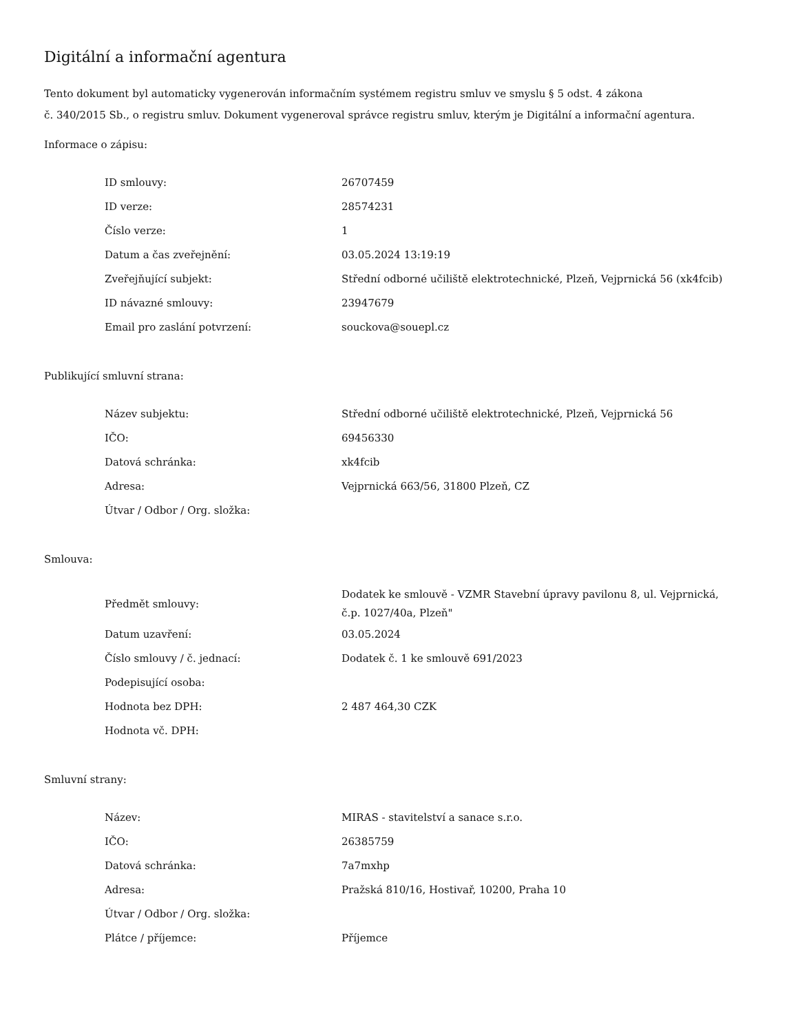Digitální a informační agentura
Tento dokument byl automaticky vygenerován informačním systémem registru smluv ve smyslu § 5 odst. 4 zákona
č. 340/2015 Sb., o registru smluv. Dokument vygeneroval správce registru smluv, kterým je Digitální a informační agentura.
Informace o zápisu:
| ID smlouvy: | 26707459 |
| ID verze: | 28574231 |
| Číslo verze: | 1 |
| Datum a čas zveřejnění: | 03.05.2024 13:19:19 |
| Zveřejňující subjekt: | Střední odborné učiliště elektrotechnické, Plzeň, Vejprnická 56 (xk4fcib) |
| ID návazné smlouvy: | 23947679 |
| Email pro zaslání potvrzení: | souckova@souepl.cz |
Publikující smluvní strana:
| Název subjektu: | Střední odborné učiliště elektrotechnické, Plzeň, Vejprnická 56 |
| IČO: | 69456330 |
| Datová schránka: | xk4fcib |
| Adresa: | Vejprnická 663/56, 31800 Plzeň, CZ |
| Útvar / Odbor / Org. složka: | |
Smlouva:
| Předmět smlouvy: | Dodatek ke smlouvě - VZMR Stavební úpravy pavilonu 8, ul. Vejprnická, č.p. 1027/40a, Plzeň" |
| Datum uzavření: | 03.05.2024 |
| Číslo smlouvy / č. jednací: | Dodatek č. 1 ke smlouvě 691/2023 |
| Podepisující osoba: | |
| Hodnota bez DPH: | 2 487 464,30 CZK |
| Hodnota vč. DPH: | |
Smluvní strany:
| Název: | MIRAS - stavitelství a sanace s.r.o. |
| IČO: | 26385759 |
| Datová schránka: | 7a7mxhp |
| Adresa: | Pražská 810/16, Hostivař, 10200, Praha 10 |
| Útvar / Odbor / Org. složka: | |
| Plátce / příjemce: | Příjemce |